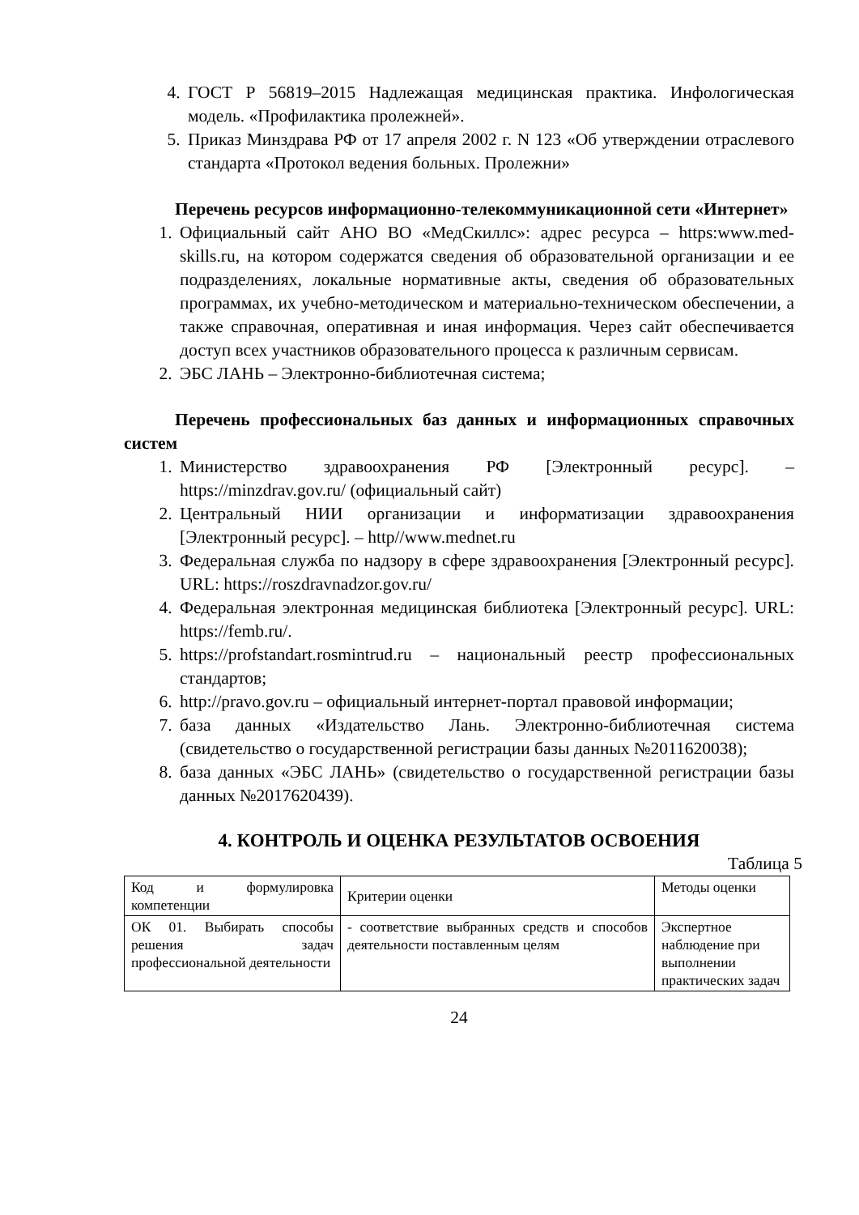4. ГОСТ Р 56819–2015 Надлежащая медицинская практика. Инфологическая модель. «Профилактика пролежней».
5. Приказ Минздрава РФ от 17 апреля 2002 г. N 123 «Об утверждении отраслевого стандарта «Протокол ведения больных. Пролежни»
Перечень ресурсов информационно-телекоммуникационной сети «Интернет»
1. Официальный сайт АНО ВО «МедСкиллс»: адрес ресурса – https:www.med-skills.ru, на котором содержатся сведения об образовательной организации и ее подразделениях, локальные нормативные акты, сведения об образовательных программах, их учебно-методическом и материально-техническом обеспечении, а также справочная, оперативная и иная информация. Через сайт обеспечивается доступ всех участников образовательного процесса к различным сервисам.
2. ЭБС ЛАНЬ – Электронно-библиотечная система;
Перечень профессиональных баз данных и информационных справочных систем
1. Министерство здравоохранения РФ [Электронный ресурс]. – https://minzdrav.gov.ru/ (официальный сайт)
2. Центральный НИИ организации и информатизации здравоохранения [Электронный ресурс]. – http//www.mednet.ru
3. Федеральная служба по надзору в сфере здравоохранения [Электронный ресурс]. URL: https://roszdravnadzor.gov.ru/
4. Федеральная электронная медицинская библиотека [Электронный ресурс]. URL: https://femb.ru/.
5. https://profstandart.rosmintrud.ru – национальный реестр профессиональных стандартов;
6. http://pravo.gov.ru – официальный интернет-портал правовой информации;
7. база данных «Издательство Лань. Электронно-библиотечная система (свидетельство о государственной регистрации базы данных №2011620038);
8. база данных «ЭБС ЛАНЬ» (свидетельство о государственной регистрации базы данных №2017620439).
4. КОНТРОЛЬ И ОЦЕНКА РЕЗУЛЬТАТОВ ОСВОЕНИЯ
Таблица 5
| Код и формулировка компетенции | Критерии оценки | Методы оценки |
| ОК 01. Выбирать способы решения задач профессиональной деятельности | - соответствие выбранных средств и способов деятельности поставленным целям | Экспертное наблюдение при выполнении практических задач |
24